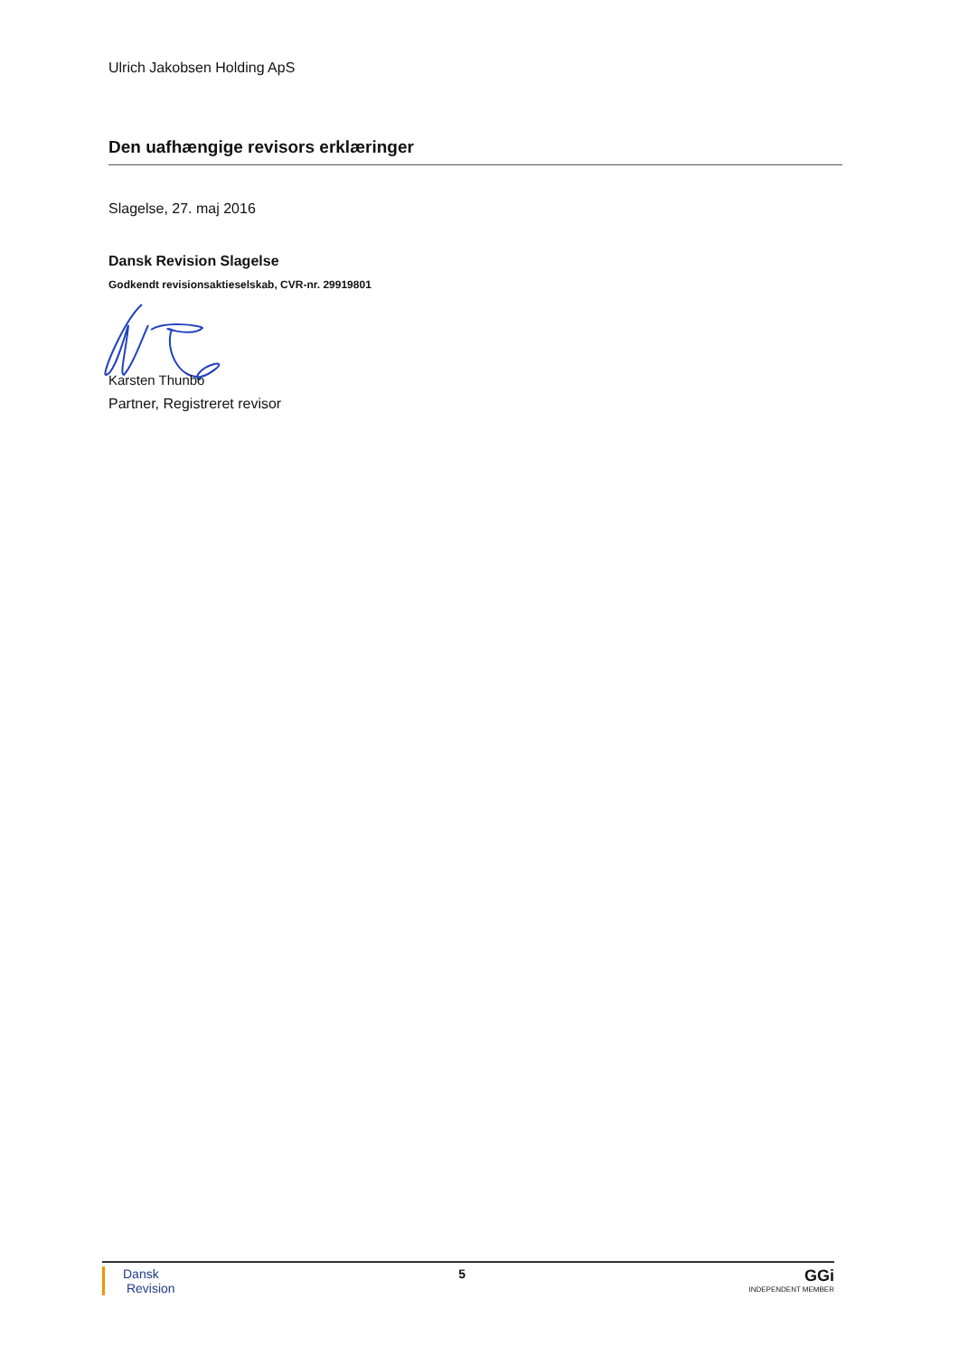Ulrich Jakobsen Holding ApS
Den uafhængige revisors erklæringer
Slagelse, 27. maj 2016
Dansk Revision Slagelse
Godkendt revisionsaktieselskab, CVR-nr. 29919801
Karsten Thunbo
Partner, Registreret revisor
Dansk
Revision
5
GGi
INDEPENDENT MEMBER